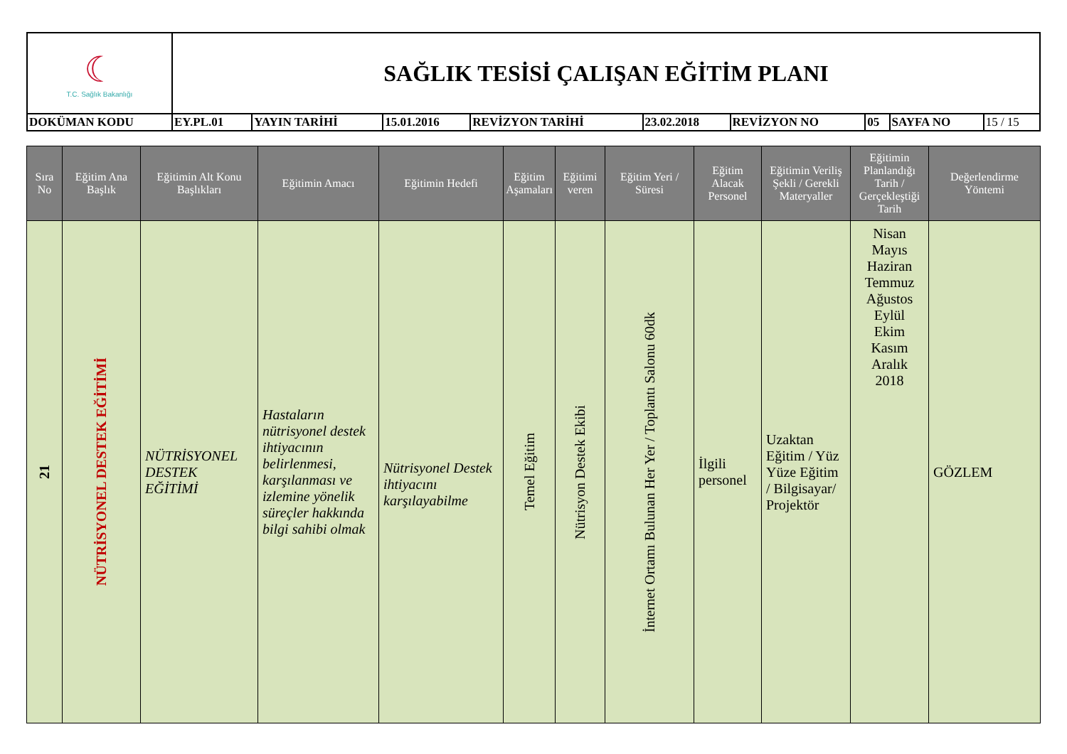| ☾ T.C. Sağlık Bakanlığı | SAĞLIK TESİSİ ÇALIŞAN EĞİTİM PLANI | | | | | | | | |
| DOKÜMAN KODU | EY.PL.01 | YAYIN TARİHİ | 15.01.2016 | REVİZYON TARİHİ | 23.02.2018 | REVİZYON NO | 05 | SAYFA NO | 15 / 15 |
| Sıra No | Eğitim Ana Başlık | Eğitimin Alt Konu Başlıkları | Eğitimin Amacı | Eğitimin Hedefi | Eğitim Aşamaları | Eğitimi veren | Eğitim Yeri / Süresi | Eğitim Alacak Personel | Eğitimin Veriliş Şekli / Gerekli Materyaller | Eğitimin Planlandığı Tarih / Gerçekleştiği Tarih | Değerlendirme Yöntemi |
| --- | --- | --- | --- | --- | --- | --- | --- | --- | --- | --- | --- |
| 21 | NÜTRİSYONEL DESTEK EĞİTİMİ | NÜTRİSYONEL DESTEK EĞİTİMİ | Hastaların nütrisyonel destek ihtiyacının belirlenmesi, karşılanması ve izlemine yönelik süreçler hakkında bilgi sahibi olmak | Nütrisyonel Destek ihtiyacını karşılayabilme | Temel Eğitim | Nütrisyon Destek Ekibi | İnternet Ortamı Bulunan Her Yer / Toplantı Salonu 60dk | İlgili personel | Uzaktan Eğitim / Yüz Yüze Eğitim / Bilgisayar/ Projektör | Nisan Mayıs Haziran Temmuz Ağustos Eylül Ekim Kasım Aralık 2018 | GÖZLEM |